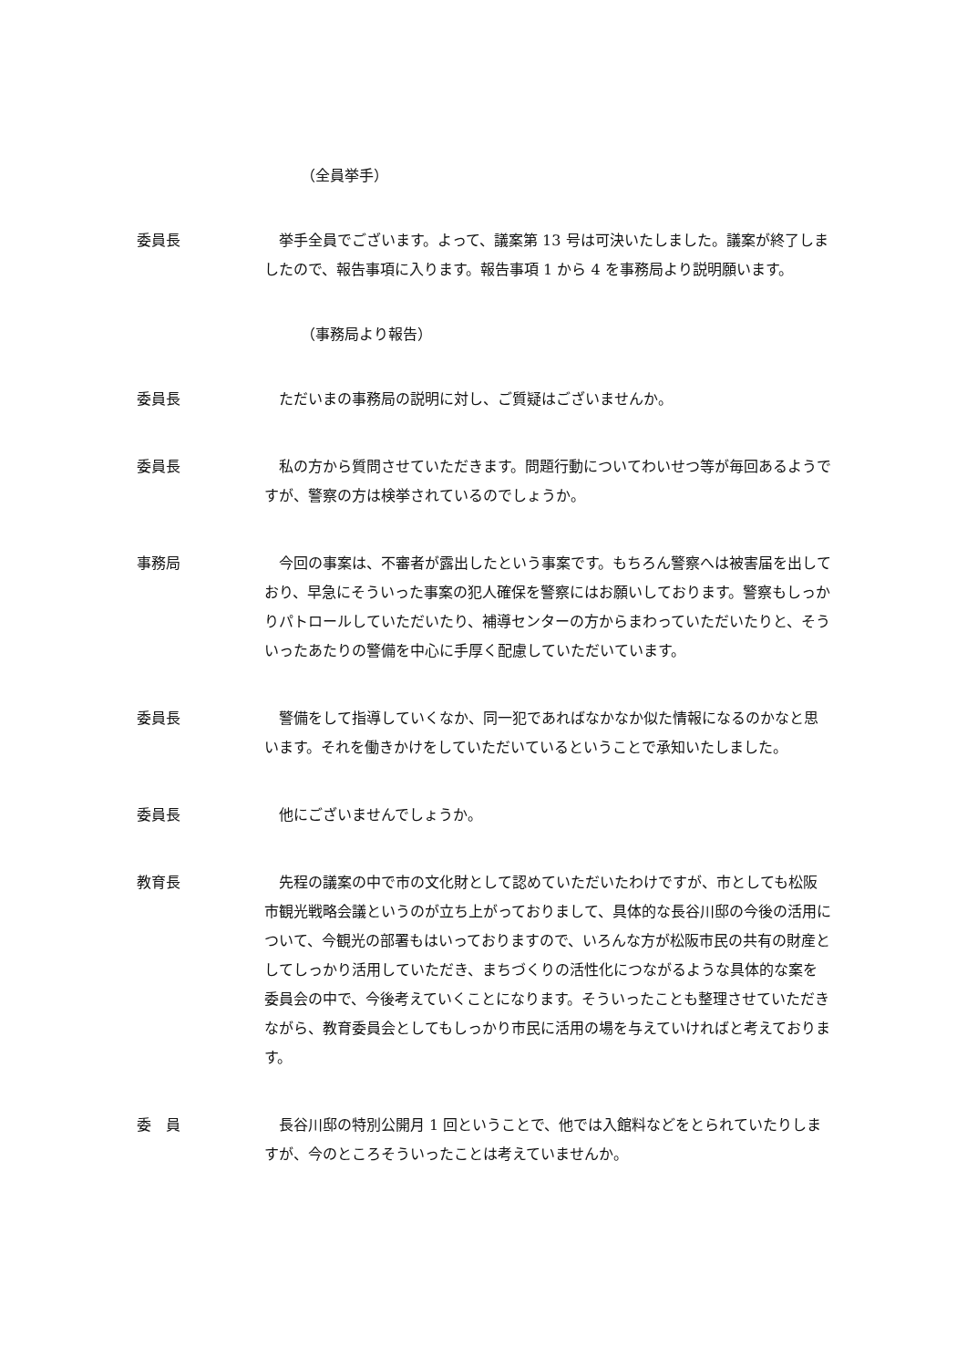（全員挙手）
委員長 　挙手全員でございます。よって、議案第 13 号は可決いたしました。議案が終了しましたので、報告事項に入ります。報告事項 1 から 4 を事務局より説明願います。
（事務局より報告）
委員長 　ただいまの事務局の説明に対し、ご質疑はございませんか。
委員長 　私の方から質問させていただきます。問題行動についてわいせつ等が毎回あるようですが、警察の方は検挙されているのでしょうか。
事務局 　今回の事案は、不審者が露出したという事案です。もちろん警察へは被害届を出しており、早急にそういった事案の犯人確保を警察にはお願いしております。警察もしっかりパトロールしていただいたり、補導センターの方からまわっていただいたりと、そういったあたりの警備を中心に手厚く配慮していただいています。
委員長 　警備をして指導していくなか、同一犯であればなかなか似た情報になるのかなと思います。それを働きかけをしていただいているということで承知いたしました。
委員長 　他にございませんでしょうか。
教育長 　先程の議案の中で市の文化財として認めていただいたわけですが、市としても松阪市観光戦略会議というのが立ち上がっておりまして、具体的な長谷川邸の今後の活用について、今観光の部署もはいっておりますので、いろんな方が松阪市民の共有の財産としてしっかり活用していただき、まちづくりの活性化につながるような具体的な案を委員会の中で、今後考えていくことになります。そういったことも整理させていただきながら、教育委員会としてもしっかり市民に活用の場を与えていければと考えております。
委　員 　長谷川邸の特別公開月 1 回ということで、他では入館料などをとられていたりしますが、今のところそういったことは考えていませんか。